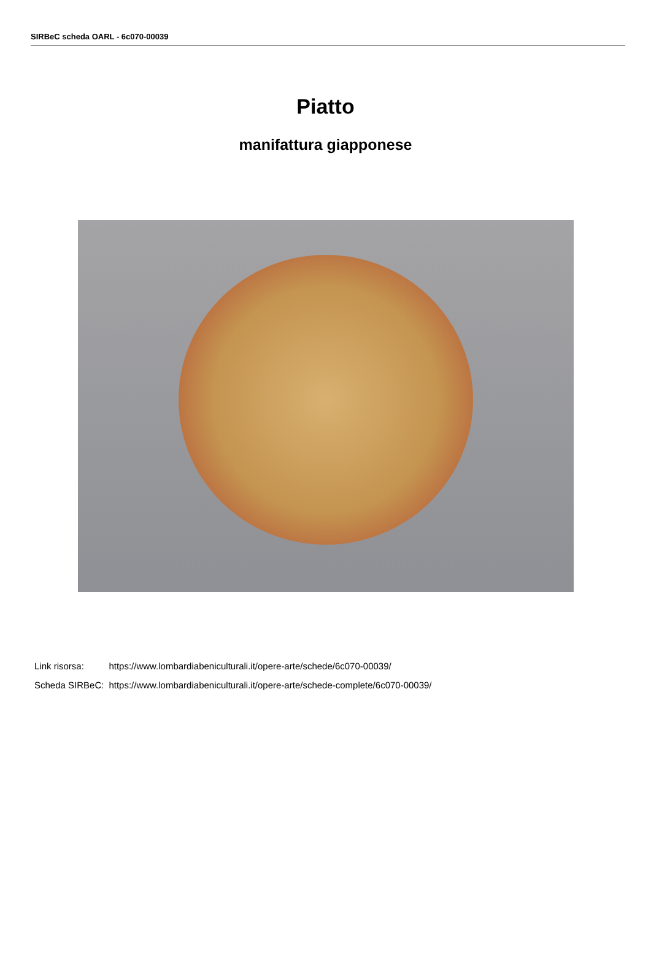SIRBeC scheda OARL - 6c070-00039
Piatto
manifattura giapponese
| Link risorsa: | https://www.lombardiabeniculturali.it/opere-arte/schede/6c070-00039/ |
| Scheda SIRBeC: | https://www.lombardiabeniculturali.it/opere-arte/schede-complete/6c070-00039/ |